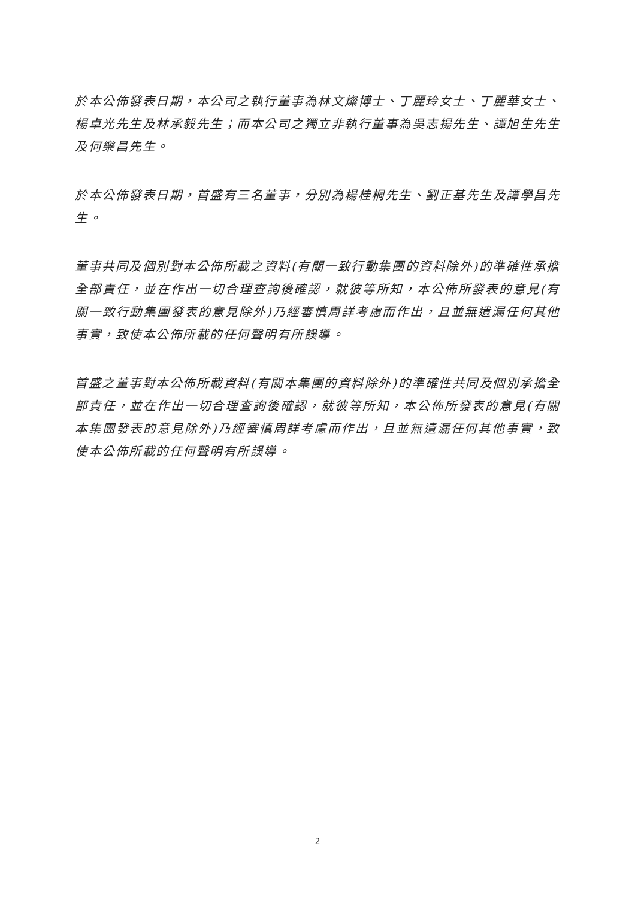於本公佈發表日期，本公司之執行董事為林文燦博士、丁麗玲女士、丁麗華女士、楊卓光先生及林承毅先生；而本公司之獨立非執行董事為吳志揚先生、譚旭生先生及何樂昌先生。
於本公佈發表日期，首盛有三名董事，分別為楊桂桐先生、劉正基先生及譚學昌先生。
董事共同及個別對本公佈所載之資料(有關一致行動集團的資料除外)的準確性承擔全部責任，並在作出一切合理查詢後確認，就彼等所知，本公佈所發表的意見(有關一致行動集團發表的意見除外)乃經審慎周詳考慮而作出，且並無遺漏任何其他事實，致使本公佈所載的任何聲明有所誤導。
首盛之董事對本公佈所載資料(有關本集團的資料除外)的準確性共同及個別承擔全部責任，並在作出一切合理查詢後確認，就彼等所知，本公佈所發表的意見(有關本集團發表的意見除外)乃經審慎周詳考慮而作出，且並無遺漏任何其他事實，致使本公佈所載的任何聲明有所誤導。
2